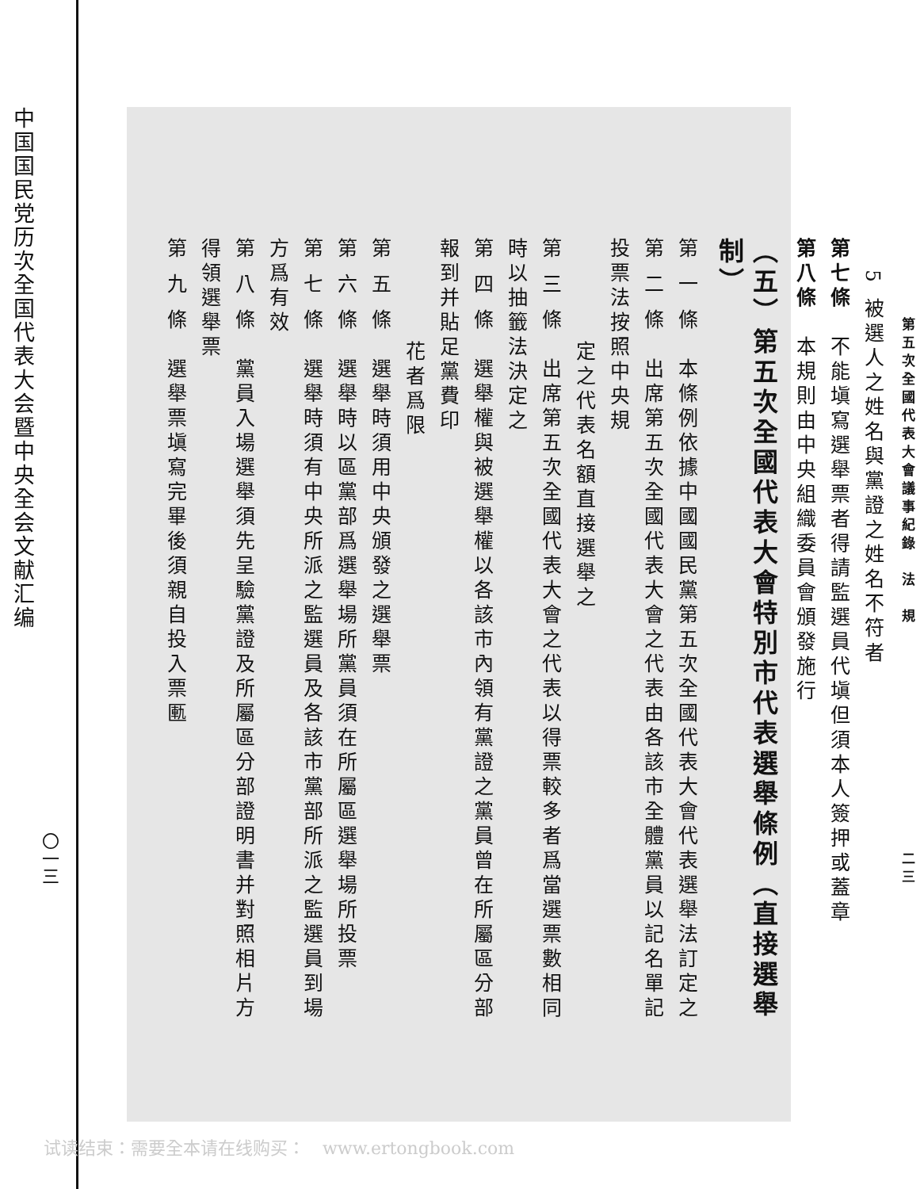中国国民党历次全国代表大会暨中央全会文献汇编
〇一三
第五次全國代表大會議事紀錄　法　規 二三
5 被選人之姓名與黨證之姓名不符者
第七條　不能塡寫選舉票者得請監選員代塡但須本人簽押或蓋章
第八條　本規則由中央組織委員會頒發施行
（五）第五次全國代表大會特別市代表選舉條例（直接選舉制）
第 一 條　本條例依據中國國民黨第五次全國代表大會代表選舉法訂定之
第 二 條　出席第五次全國代表大會之代表由各該市全體黨員以記名單記投票法按照中央規
定之代表名額直接選舉之
第 三 條　出席第五次全國代表大會之代表以得票較多者爲當選票數相同時以抽籤法決定之
第 四 條　選舉權與被選舉權以各該市內領有黨證之黨員曾在所屬區分部報到并貼足黨費印
花者爲限
第 五 條　選舉時須用中央頒發之選舉票
第 六 條　選舉時以區黨部爲選舉場所黨員須在所屬區選舉場所投票
第 七 條　選舉時須有中央所派之監選員及各該市黨部所派之監選員到場方爲有效
第 八 條　黨員入場選舉須先呈驗黨證及所屬區分部證明書并對照相片方得領選舉票
第 九 條　選舉票塡寫完畢後須親自投入票匭
试读结束：需要全本请在线购买：　www.ertongbook.com